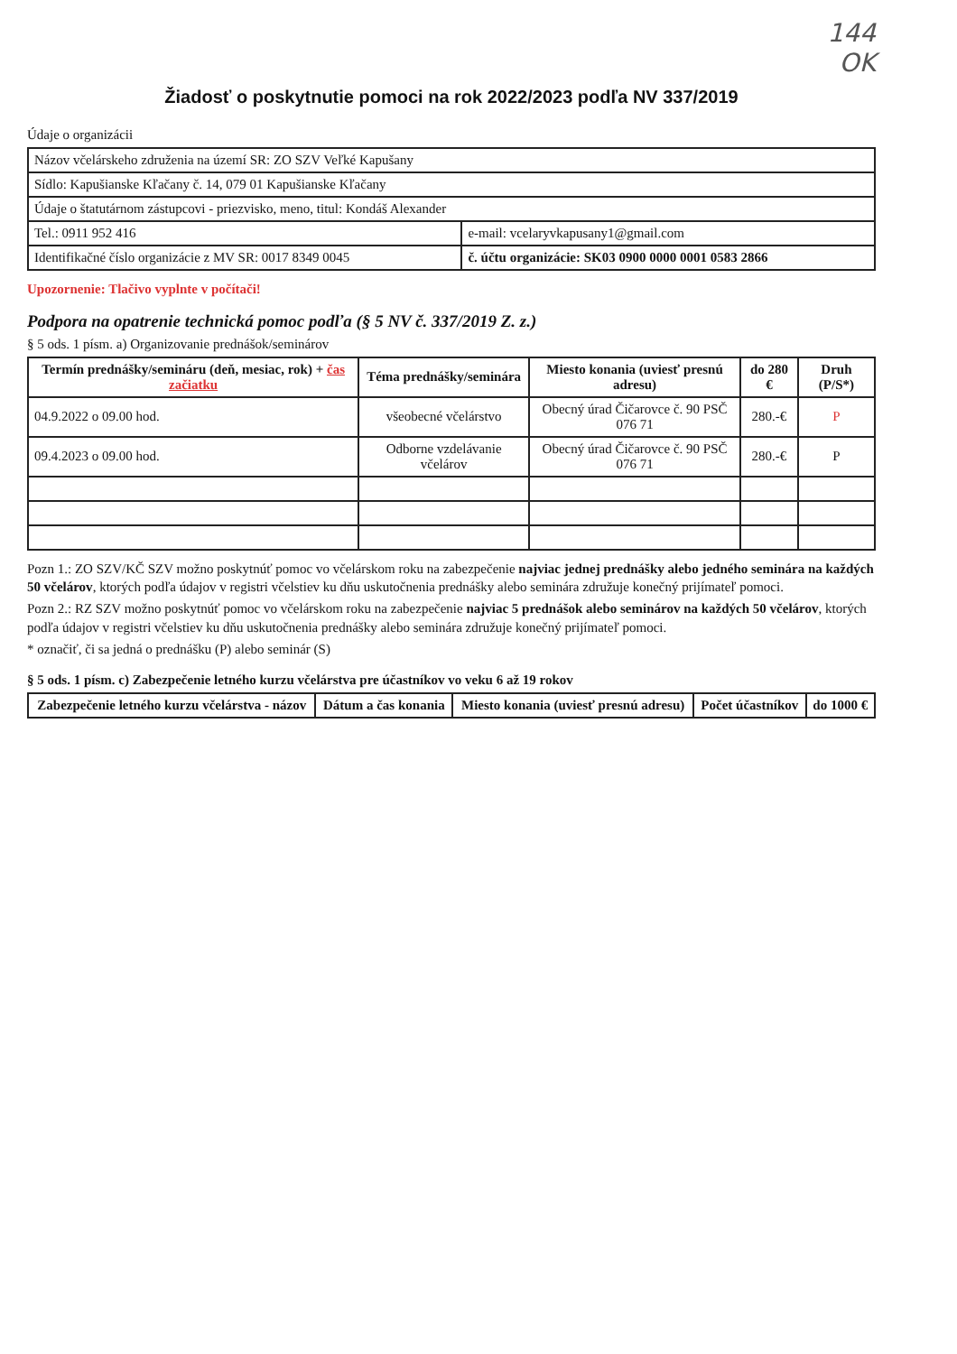144
OK
Žiadosť o poskytnutie pomoci na rok 2022/2023 podľa NV 337/2019
Údaje o organizácii
| Názov včelárskeho združenia na území SR: ZO SZV Veľké Kapušany | |
| Sídlo: Kapušianske Kľačany č. 14, 079 01 Kapušianske Kľačany | |
| Údaje o štatutárnom zástupcovi - priezvisko, meno, titul: Kondáš Alexander | |
| Tel.: 0911 952 416 | e-mail: vcelaryvkapusany1@gmail.com |
| Identifikačné číslo organizácie z MV SR: 0017 8349 0045 | č. účtu organizácie: SK03 0900 0000 0001 0583 2866 |
Upozornenie: Tlačivo vyplnte v počítači!
Podpora na opatrenie technická pomoc podľa (§ 5 NV č. 337/2019 Z. z.)
§ 5 ods. 1 písm. a) Organizovanie prednášok/seminárov
| Termín prednášky/semináru (deň, mesiac, rok) + čas začiatku | Téma prednášky/seminára | Miesto konania (uviesť presnú adresu) | do 280 € | Druh (P/S*) |
| --- | --- | --- | --- | --- |
| 04.9.2022 o 09.00 hod. | všeobecné včelárstvo | Obecný úrad Čičarovce č. 90 PSČ 076 71 | 280.-€ | P |
| 09.4.2023 o 09.00 hod. | Odborne vzdelávanie včelárov | Obecný úrad Čičarovce č. 90 PSČ 076 71 | 280.-€ | P |
Pozn 1.: ZO SZV/KČ SZV možno poskytnúť pomoc vo včelárskom roku na zabezpečenie najviac jednej prednášky alebo jedného seminára na každých 50 včelárov, ktorých podľa údajov v registri včelstiev ku dňu uskutočnenia prednášky alebo seminára združuje konečný prijímateľ pomoci.
Pozn 2.: RZ SZV možno poskytnúť pomoc vo včelárskom roku na zabezpečenie najviac 5 prednášok alebo seminárov na každých 50 včelárov, ktorých podľa údajov v registri včelstiev ku dňu uskutočnenia prednášky alebo seminára združuje konečný prijímateľ pomoci.
* označiť, či sa jedná o prednášku (P) alebo seminár (S)
§ 5 ods. 1 písm. c) Zabezpečenie letného kurzu včelárstva pre účastníkov vo veku 6 až 19 rokov
| Zabezpečenie letného kurzu včelárstva - názov | Dátum a čas konania | Miesto konania (uviesť presnú adresu) | Počet účastníkov | do 1000 € |
| --- | --- | --- | --- | --- |